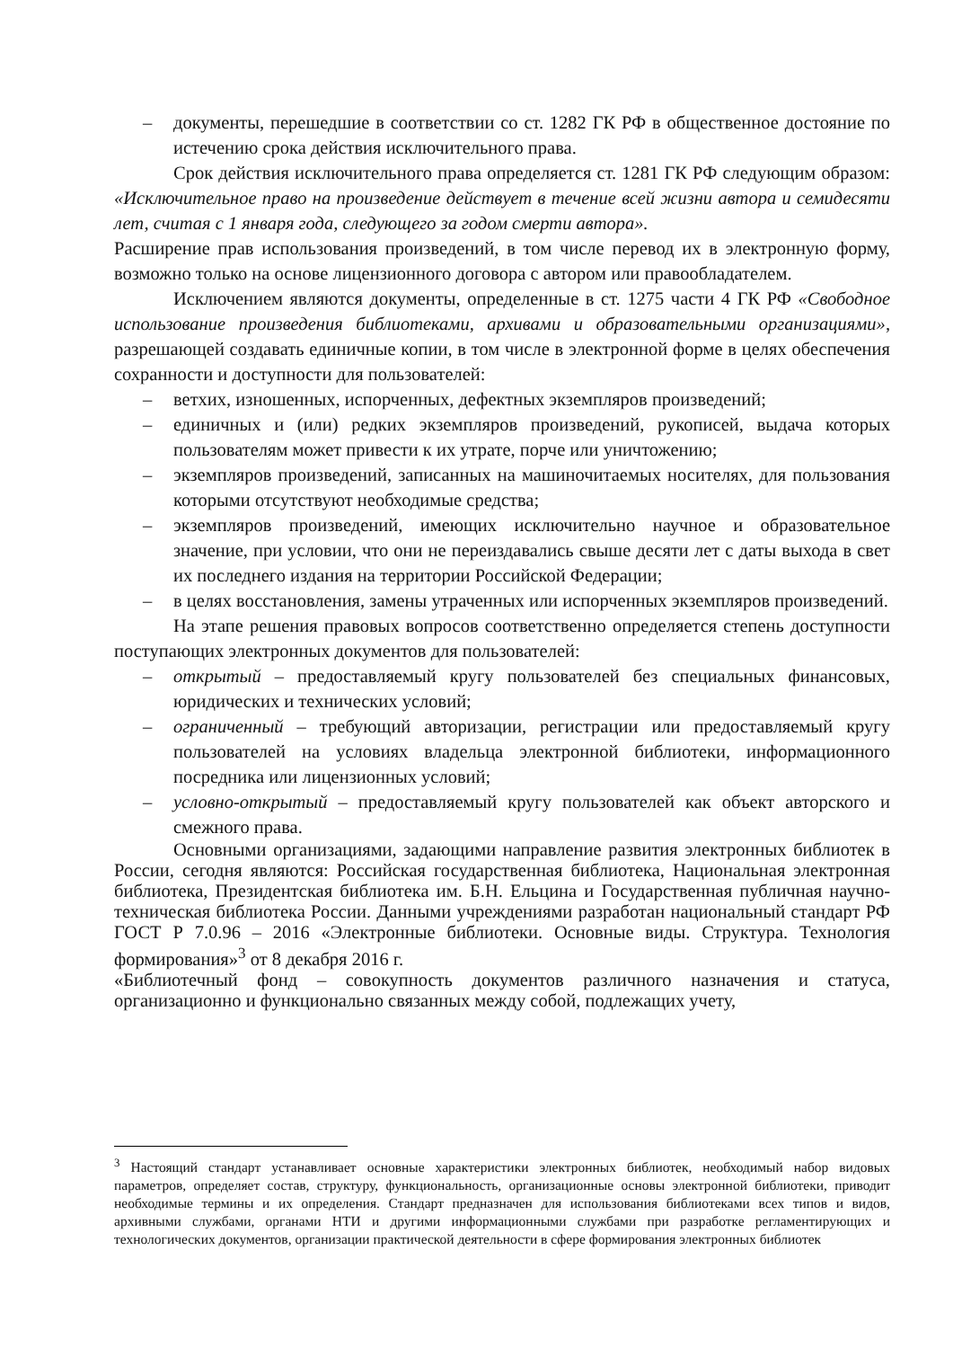– документы, перешедшие в соответствии со ст. 1282 ГК РФ в общественное достояние по истечению срока действия исключительного права.
Срок действия исключительного права определяется ст. 1281 ГК РФ следующим образом: «Исключительное право на произведение действует в течение всей жизни автора и семидесяти лет, считая с 1 января года, следующего за годом смерти автора».
Расширение прав использования произведений, в том числе перевод их в электронную форму, возможно только на основе лицензионного договора с автором или правообладателем.
Исключением являются документы, определенные в ст. 1275 части 4 ГК РФ «Свободное использование произведения библиотеками, архивами и образовательными организациями», разрешающей создавать единичные копии, в том числе в электронной форме в целях обеспечения сохранности и доступности для пользователей:
– ветхих, изношенных, испорченных, дефектных экземпляров произведений;
– единичных и (или) редких экземпляров произведений, рукописей, выдача которых пользователям может привести к их утрате, порче или уничтожению;
– экземпляров произведений, записанных на машиночитаемых носителях, для пользования которыми отсутствуют необходимые средства;
– экземпляров произведений, имеющих исключительно научное и образовательное значение, при условии, что они не переиздавались свыше десяти лет с даты выхода в свет их последнего издания на территории Российской Федерации;
– в целях восстановления, замены утраченных или испорченных экземпляров произведений.
На этапе решения правовых вопросов соответственно определяется степень доступности поступающих электронных документов для пользователей:
– открытый – предоставляемый кругу пользователей без специальных финансовых, юридических и технических условий;
– ограниченный – требующий авторизации, регистрации или предоставляемый кругу пользователей на условиях владельца электронной библиотеки, информационного посредника или лицензионных условий;
– условно-открытый – предоставляемый кругу пользователей как объект авторского и смежного права.
Основными организациями, задающими направление развития электронных библиотек в России, сегодня являются: Российская государственная библиотека, Национальная электронная библиотека, Президентская библиотека им. Б.Н. Ельцина и Государственная публичная научно-техническая библиотека России. Данными учреждениями разработан национальный стандарт РФ ГОСТ Р 7.0.96 – 2016 «Электронные библиотеки. Основные виды. Структура. Технология формирования»<sup>3</sup> от 8 декабря 2016 г.
«Библиотечный фонд – совокупность документов различного назначения и статуса, организационно и функционально связанных между собой, подлежащих учету,
<sup>3</sup> Настоящий стандарт устанавливает основные характеристики электронных библиотек, необходимый набор видовых параметров, определяет состав, структуру, функциональность, организационные основы электронной библиотеки, приводит необходимые термины и их определения. Стандарт предназначен для использования библиотеками всех типов и видов, архивными службами, органами НТИ и другими информационными службами при разработке регламентирующих и технологических документов, организации практической деятельности в сфере формирования электронных библиотек